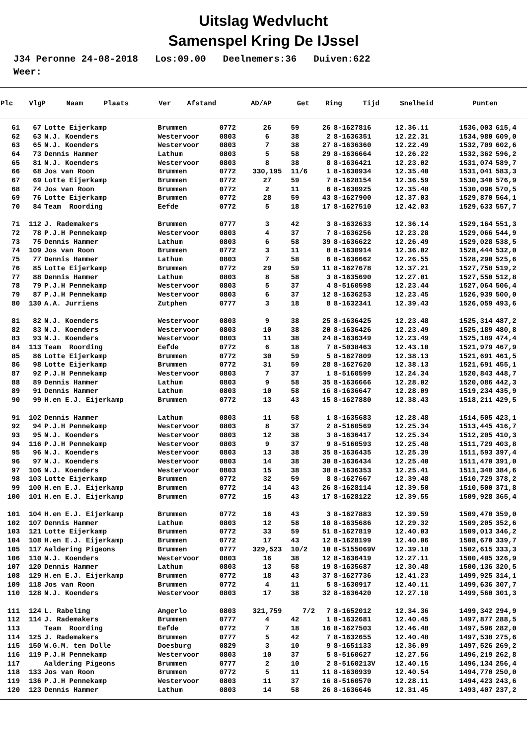Uitslag Wedvlucht
Samenspel Kring De IJssel
J34 Peronne 24-08-2018 Los:09.00 Deelnemers:36 Duiven:622 Weer:
| Plc | VlgP | Naam | Plaats | Ver | Afstand | AD/AP | Get | Ring | Tijd | Snelheid | Punten |
| --- | --- | --- | --- | --- | --- | --- | --- | --- | --- | --- | --- |
| 61 | 67 | Lotte Eijerkamp | Brummen | 0772 | 26 | 59 | 26 | 8-1627816 | 12.36.11 | 1536,003 | 615,4 |
| 62 | 63 | N.J. Koenders | Westervoor | 0803 | 6 | 38 | 2 | 8-1636351 | 12.22.31 | 1534,980 | 609,0 |
| 63 | 65 | N.J. Koenders | Westervoor | 0803 | 7 | 38 | 27 | 8-1636360 | 12.22.49 | 1532,709 | 602,6 |
| 64 | 73 | Dennis Hammer | Lathum | 0803 | 5 | 58 | 29 | 8-1636664 | 12.26.22 | 1532,362 | 596,2 |
| 65 | 81 | N.J. Koenders | Westervoor | 0803 | 8 | 38 | 8 | 8-1636421 | 12.23.02 | 1531,074 | 589,7 |
| 66 | 68 | Jos van Roon | Brummen | 0772 | 330,195 | 11/6 | 1 | 8-1630934 | 12.35.40 | 1531,041 | 583,3 |
| 67 | 69 | Lotte Eijerkamp | Brummen | 0772 | 27 | 59 | 7 | 8-1628154 | 12.36.59 | 1530,340 | 576,9 |
| 68 | 74 | Jos van Roon | Brummen | 0772 | 2 | 11 | 6 | 8-1630925 | 12.35.48 | 1530,096 | 570,5 |
| 69 | 76 | Lotte Eijerkamp | Brummen | 0772 | 28 | 59 | 43 | 8-1627900 | 12.37.03 | 1529,870 | 564,1 |
| 70 | 84 | Team Roording | Eefde | 0772 | 5 | 18 | 17 | 8-1627510 | 12.42.03 | 1529,633 | 557,7 |
| 71 | 112 | J. Rademakers | Brummen | 0777 | 3 | 42 | 3 | 8-1632633 | 12.36.14 | 1529,164 | 551,3 |
| 72 | 78 | P.J.H Pennekamp | Westervoor | 0803 | 4 | 37 | 7 | 8-1636256 | 12.23.28 | 1529,066 | 544,9 |
| 73 | 75 | Dennis Hammer | Lathum | 0803 | 6 | 58 | 39 | 8-1636622 | 12.26.49 | 1529,028 | 538,5 |
| 74 | 109 | Jos van Roon | Brummen | 0772 | 3 | 11 | 8 | 8-1630914 | 12.36.02 | 1528,444 | 532,0 |
| 75 | 77 | Dennis Hammer | Lathum | 0803 | 7 | 58 | 6 | 8-1636662 | 12.26.55 | 1528,290 | 525,6 |
| 76 | 85 | Lotte Eijerkamp | Brummen | 0772 | 29 | 59 | 11 | 8-1627678 | 12.37.21 | 1527,758 | 519,2 |
| 77 | 88 | Dennis Hammer | Lathum | 0803 | 8 | 58 | 3 | 8-1635690 | 12.27.01 | 1527,550 | 512,8 |
| 78 | 79 | P.J.H Pennekamp | Westervoor | 0803 | 5 | 37 | 4 | 8-5160598 | 12.23.44 | 1527,064 | 506,4 |
| 79 | 87 | P.J.H Pennekamp | Westervoor | 0803 | 6 | 37 | 12 | 8-1636253 | 12.23.45 | 1526,939 | 500,0 |
| 80 | 130 | A.A. Jurriens | Zutphen | 0777 | 3 | 18 | 8 | 8-1632341 | 12.39.43 | 1526,059 | 493,6 |
| 81 | 82 | N.J. Koenders | Westervoor | 0803 | 9 | 38 | 25 | 8-1636425 | 12.23.48 | 1525,314 | 487,2 |
| 82 | 83 | N.J. Koenders | Westervoor | 0803 | 10 | 38 | 20 | 8-1636426 | 12.23.49 | 1525,189 | 480,8 |
| 83 | 93 | N.J. Koenders | Westervoor | 0803 | 11 | 38 | 24 | 8-1636349 | 12.23.49 | 1525,189 | 474,4 |
| 84 | 113 | Team Roording | Eefde | 0772 | 6 | 18 | 7 | 8-5038463 | 12.43.10 | 1521,979 | 467,9 |
| 85 | 86 | Lotte Eijerkamp | Brummen | 0772 | 30 | 59 | 5 | 8-1627809 | 12.38.13 | 1521,691 | 461,5 |
| 86 | 98 | Lotte Eijerkamp | Brummen | 0772 | 31 | 59 | 28 | 8-1627620 | 12.38.13 | 1521,691 | 455,1 |
| 87 | 92 | P.J.H Pennekamp | Westervoor | 0803 | 7 | 37 | 1 | 8-5160599 | 12.24.34 | 1520,843 | 448,7 |
| 88 | 89 | Dennis Hammer | Lathum | 0803 | 9 | 58 | 35 | 8-1636666 | 12.28.02 | 1520,086 | 442,3 |
| 89 | 91 | Dennis Hammer | Lathum | 0803 | 10 | 58 | 16 | 8-1636647 | 12.28.09 | 1519,234 | 435,9 |
| 90 | 99 | H.en E.J. Eijerkamp | Brummen | 0772 | 13 | 43 | 15 | 8-1627880 | 12.38.43 | 1518,211 | 429,5 |
| 91 | 102 | Dennis Hammer | Lathum | 0803 | 11 | 58 | 1 | 8-1635683 | 12.28.48 | 1514,505 | 423,1 |
| 92 | 94 | P.J.H Pennekamp | Westervoor | 0803 | 8 | 37 | 2 | 8-5160569 | 12.25.34 | 1513,445 | 416,7 |
| 93 | 95 | N.J. Koenders | Westervoor | 0803 | 12 | 38 | 3 | 8-1636417 | 12.25.34 | 1512,205 | 410,3 |
| 94 | 116 | P.J.H Pennekamp | Westervoor | 0803 | 9 | 37 | 9 | 8-5160593 | 12.25.48 | 1511,729 | 403,8 |
| 95 | 96 | N.J. Koenders | Westervoor | 0803 | 13 | 38 | 35 | 8-1636435 | 12.25.39 | 1511,593 | 397,4 |
| 96 | 97 | N.J. Koenders | Westervoor | 0803 | 14 | 38 | 30 | 8-1636434 | 12.25.40 | 1511,470 | 391,0 |
| 97 | 106 | N.J. Koenders | Westervoor | 0803 | 15 | 38 | 38 | 8-1636353 | 12.25.41 | 1511,348 | 384,6 |
| 98 | 103 | Lotte Eijerkamp | Brummen | 0772 | 32 | 59 | 8 | 8-1627667 | 12.39.48 | 1510,729 | 378,2 |
| 99 | 100 | H.en E.J. Eijerkamp | Brummen | 0772 | 14 | 43 | 26 | 8-1628114 | 12.39.50 | 1510,500 | 371,8 |
| 100 | 101 | H.en E.J. Eijerkamp | Brummen | 0772 | 15 | 43 | 17 | 8-1628122 | 12.39.55 | 1509,928 | 365,4 |
| 101 | 104 | H.en E.J. Eijerkamp | Brummen | 0772 | 16 | 43 | 3 | 8-1627883 | 12.39.59 | 1509,470 | 359,0 |
| 102 | 107 | Dennis Hammer | Lathum | 0803 | 12 | 58 | 18 | 8-1635686 | 12.29.32 | 1509,205 | 352,6 |
| 103 | 121 | Lotte Eijerkamp | Brummen | 0772 | 33 | 59 | 51 | 8-1627819 | 12.40.03 | 1509,013 | 346,2 |
| 104 | 108 | H.en E.J. Eijerkamp | Brummen | 0772 | 17 | 43 | 12 | 8-1628199 | 12.40.06 | 1508,670 | 339,7 |
| 105 | 117 | Aaldering Pigeons | Brummen | 0777 | 329,523 | 10/2 | 10 | 8-5155069V | 12.39.18 | 1502,615 | 333,3 |
| 106 | 110 | N.J. Koenders | Westervoor | 0803 | 16 | 38 | 12 | 8-1636419 | 12.27.11 | 1500,405 | 326,9 |
| 107 | 120 | Dennis Hammer | Lathum | 0803 | 13 | 58 | 19 | 8-1635687 | 12.30.48 | 1500,136 | 320,5 |
| 108 | 129 | H.en E.J. Eijerkamp | Brummen | 0772 | 18 | 43 | 37 | 8-1627736 | 12.41.23 | 1499,925 | 314,1 |
| 109 | 118 | Jos van Roon | Brummen | 0772 | 4 | 11 | 5 | 8-1630917 | 12.40.11 | 1499,636 | 307,7 |
| 110 | 128 | N.J. Koenders | Westervoor | 0803 | 17 | 38 | 32 | 8-1636420 | 12.27.18 | 1499,560 | 301,3 |
| 111 | 124 | L. Rabeling | Angerlo | 0803 | 321,759 | 7/2 | 7 | 8-1652012 | 12.34.36 | 1499,342 | 294,9 |
| 112 | 114 | J. Rademakers | Brummen | 0777 | 4 | 42 | 1 | 8-1632681 | 12.40.45 | 1497,877 | 288,5 |
| 113 | | Team Roording | Eefde | 0772 | 7 | 18 | 16 | 8-1627503 | 12.46.48 | 1497,596 | 282,0 |
| 114 | 125 | J. Rademakers | Brummen | 0777 | 5 | 42 | 7 | 8-1632655 | 12.40.48 | 1497,538 | 275,6 |
| 115 | 150 | W.G.M. ten Dolle | Doesburg | 0829 | 3 | 10 | 9 | 8-1651133 | 12.36.09 | 1497,526 | 269,2 |
| 116 | 119 | P.J.H Pennekamp | Westervoor | 0803 | 10 | 37 | 5 | 8-5160627 | 12.27.56 | 1496,219 | 262,8 |
| 117 | | Aaldering Pigeons | Brummen | 0777 | 2 | 10 | 2 | 8-5160213V | 12.40.15 | 1496,134 | 256,4 |
| 118 | 133 | Jos van Roon | Brummen | 0772 | 5 | 11 | 11 | 8-1630939 | 12.40.54 | 1494,770 | 250,0 |
| 119 | 136 | P.J.H Pennekamp | Westervoor | 0803 | 11 | 37 | 16 | 8-5160570 | 12.28.11 | 1494,423 | 243,6 |
| 120 | 123 | Dennis Hammer | Lathum | 0803 | 14 | 58 | 26 | 8-1636646 | 12.31.45 | 1493,407 | 237,2 |